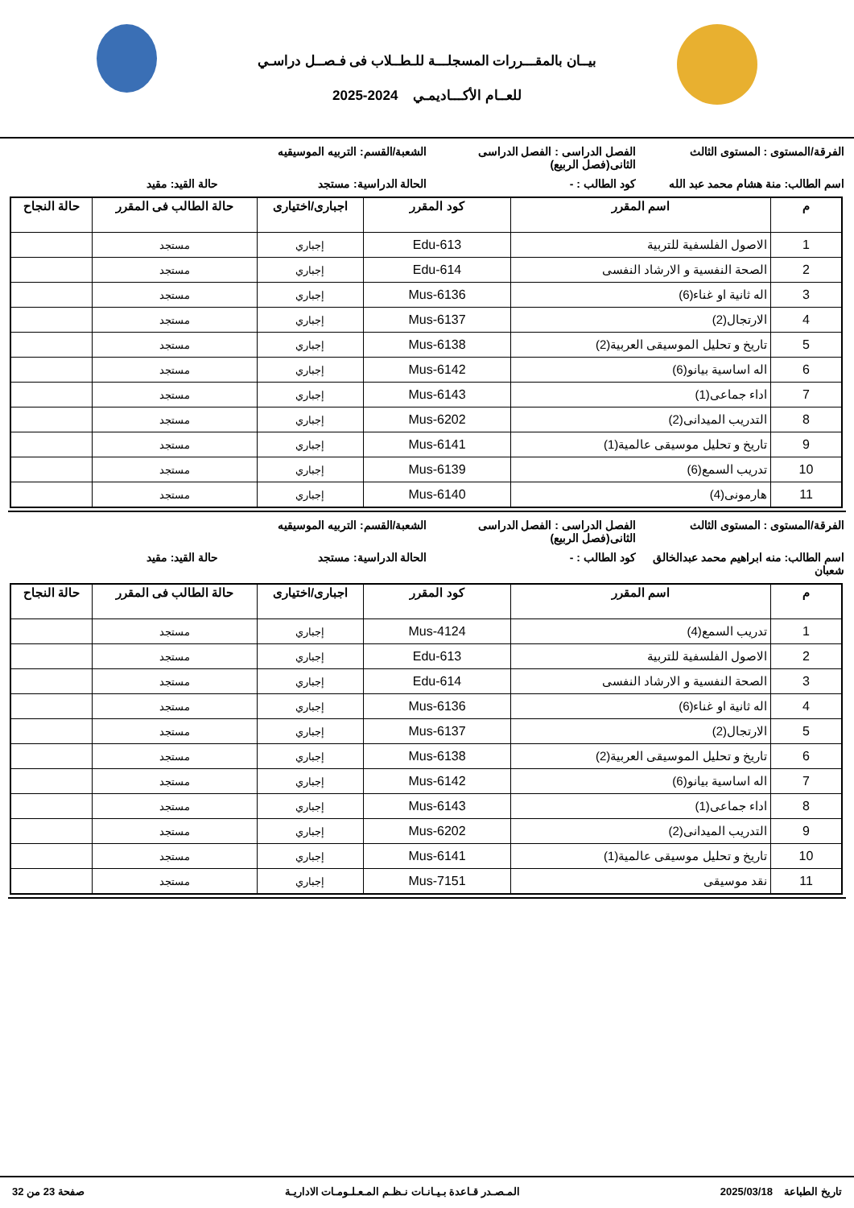بيــان بالمقـــررات المسجلـــة للـطــلاب فى فـصــل دراسـي
للعــام الأكـــاديمـي 2024-2025
الفرقة/المستوى : المستوى الثالث
الفصل الدراسى : الفصل الدراسى الثانى(فصل الربيع)
الشعبة/القسم: التربيه الموسيقيه
اسم الطالب: منة هشام محمد عبد الله
كود الطالب : - الحالة الدراسية: مستجد حالة القيد: مقيد
| م | اسم المقرر | كود المقرر | اجبارى/اختيارى | حالة الطالب فى المقرر | حالة النجاح |
| --- | --- | --- | --- | --- | --- |
| 1 | الاصول الفلسفية للتربية | Edu-613 | إجباري | مستجد | |
| 2 | الصحة النفسية و الارشاد النفسى | Edu-614 | إجباري | مستجد | |
| 3 | اله ثانية او غناء(6) | Mus-6136 | إجباري | مستجد | |
| 4 | الارتجال(2) | Mus-6137 | إجباري | مستجد | |
| 5 | تاريخ و تحليل الموسيقى العربية(2) | Mus-6138 | إجباري | مستجد | |
| 6 | اله اساسية بيانو(6) | Mus-6142 | إجباري | مستجد | |
| 7 | اداء جماعى(1) | Mus-6143 | إجباري | مستجد | |
| 8 | التدريب الميدانى(2) | Mus-6202 | إجباري | مستجد | |
| 9 | تاريخ و تحليل موسيقى عالمية(1) | Mus-6141 | إجباري | مستجد | |
| 10 | تدريب السمع(6) | Mus-6139 | إجباري | مستجد | |
| 11 | هارمونى(4) | Mus-6140 | إجباري | مستجد | |
الفرقة/المستوى : المستوى الثالث
الفصل الدراسى : الفصل الدراسى الثانى(فصل الربيع)
الشعبة/القسم: التربيه الموسيقيه
اسم الطالب: منه ابراهيم محمد عبدالخالق شعبان
كود الطالب : - الحالة الدراسية: مستجد حالة القيد: مقيد
| م | اسم المقرر | كود المقرر | اجبارى/اختيارى | حالة الطالب فى المقرر | حالة النجاح |
| --- | --- | --- | --- | --- | --- |
| 1 | تدريب السمع(4) | Mus-4124 | إجباري | مستجد | |
| 2 | الاصول الفلسفية للتربية | Edu-613 | إجباري | مستجد | |
| 3 | الصحة النفسية و الارشاد النفسى | Edu-614 | إجباري | مستجد | |
| 4 | اله ثانية او غناء(6) | Mus-6136 | إجباري | مستجد | |
| 5 | الارتجال(2) | Mus-6137 | إجباري | مستجد | |
| 6 | تاريخ و تحليل الموسيقى العربية(2) | Mus-6138 | إجباري | مستجد | |
| 7 | اله اساسية بيانو(6) | Mus-6142 | إجباري | مستجد | |
| 8 | اداء جماعى(1) | Mus-6143 | إجباري | مستجد | |
| 9 | التدريب الميدانى(2) | Mus-6202 | إجباري | مستجد | |
| 10 | تاريخ و تحليل موسيقى عالمية(1) | Mus-6141 | إجباري | مستجد | |
| 11 | نقد موسيقى | Mus-7151 | إجباري | مستجد | |
تاريخ الطباعة 2025/03/18 المـصـدر قـاعدة بـيـانـات نـظـم المـعـلـومـات الاداريـة صفحة 23 من 32